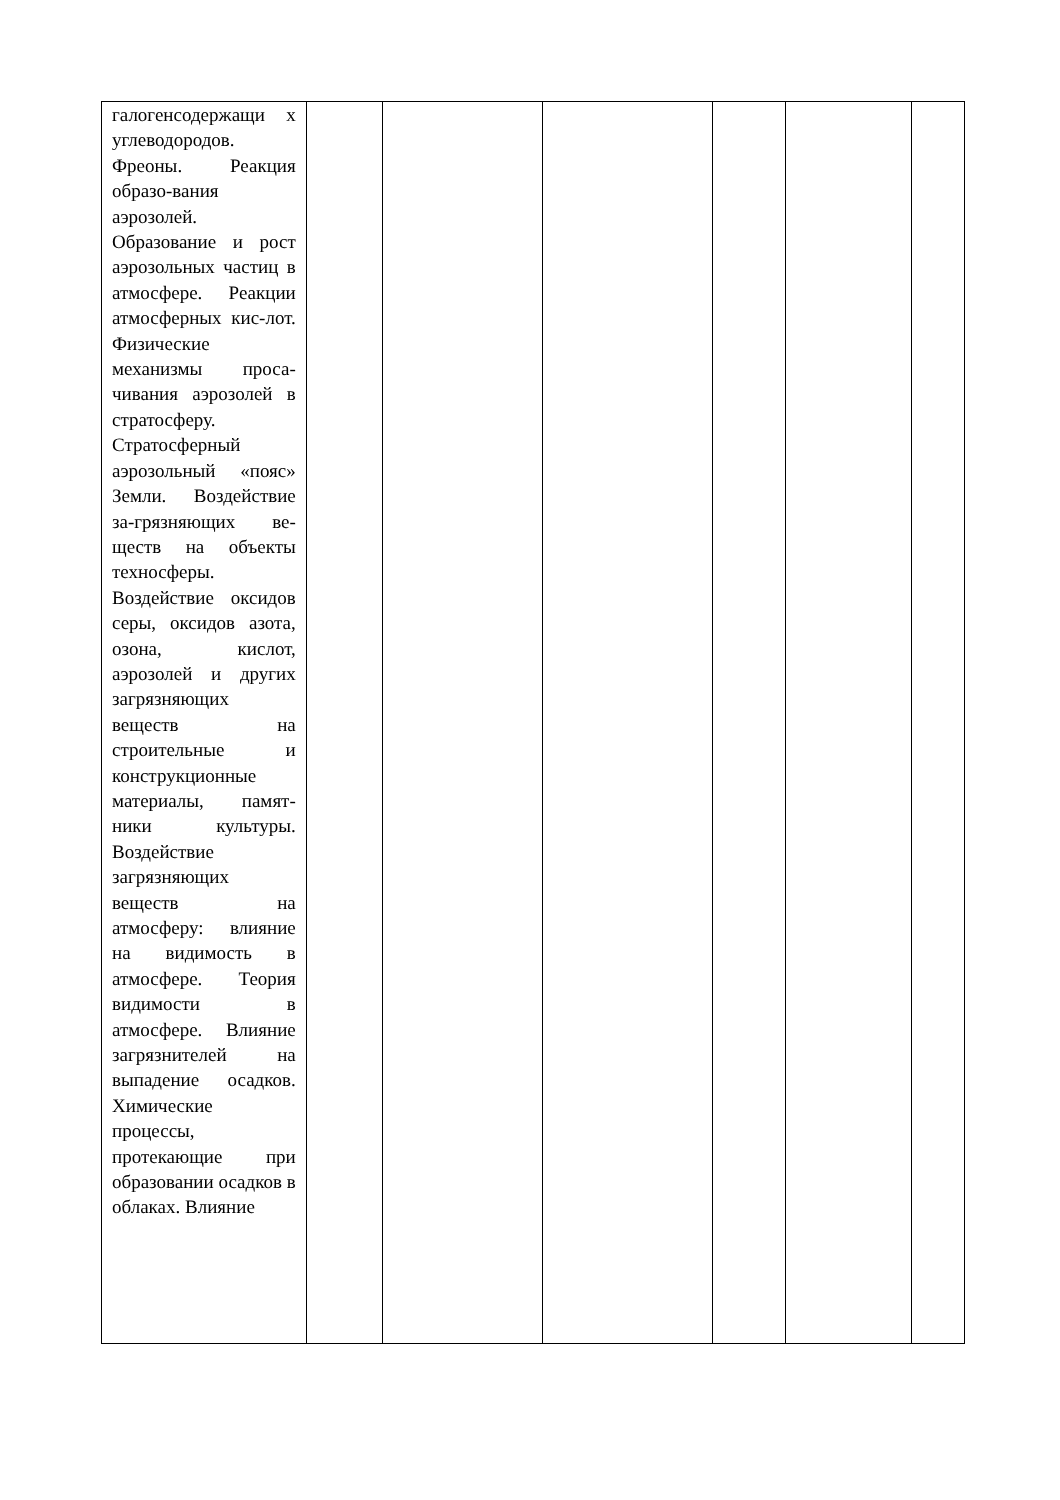| галогенсодержащи х углеводородов. Фреоны. Реакция образо-вания аэрозолей. Образование и рост аэрозольных частиц в атмосфере. Реакции атмосферных кис-лот. Физические механизмы проса-чивания аэрозолей в стратосферу. Стратосферный аэрозольный «пояс» Земли. Воздействие за-грязняющих ве-ществ на объекты техносферы. Воздействие оксидов серы, оксидов азота, озона, кислот, аэрозолей и других загрязняющих веществ на строительные и конструкционные материалы, памят-ники культуры. Воздействие загрязняющих веществ на атмосферу: влияние на видимость в атмосфере. Теория видимости в атмосфере. Влияние загрязнителей на выпадение осадков. Химические процессы, протекающие при образовании осадков в облаках. Влияние | | | | | | |